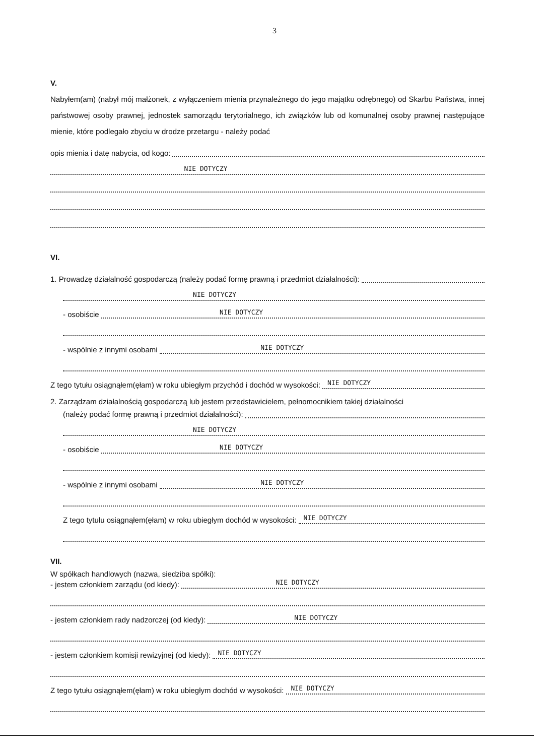3
V.
Nabyłem(am) (nabył mój małżonek, z wyłączeniem mienia przynależnego do jego majątku odrębnego) od Skarbu Państwa, innej państwowej osoby prawnej, jednostek samorządu terytorialnego, ich związków lub od komunalnej osoby prawnej następujące mienie, które podlegało zbyciu w drodze przetargu - należy podać
opis mienia i datę nabycia, od kogo:
NIE DOTYCZY
VI.
1. Prowadzę działalność gospodarczą (należy podać formę prawną i przedmiot działalności):
NIE DOTYCZY
- osobiście NIE DOTYCZY
- wspólnie z innymi osobami NIE DOTYCZY
Z tego tytułu osiągnąłem(ęłam) w roku ubiegłym przychód i dochód w wysokości: NIE DOTYCZY
2. Zarządzam działalnością gospodarczą lub jestem przedstawicielem, pełnomocnikiem takiej działalności
(należy podać formę prawną i przedmiot działalności):
NIE DOTYCZY
- osobiście NIE DOTYCZY
- wspólnie z innymi osobami NIE DOTYCZY
Z tego tytułu osiągnąłem(ęłam) w roku ubiegłym dochód w wysokości: NIE DOTYCZY
VII.
W spółkach handlowych (nazwa, siedziba spółki):
- jestem członkiem zarządu (od kiedy): NIE DOTYCZY
- jestem członkiem rady nadzorczej (od kiedy): NIE DOTYCZY
- jestem członkiem komisji rewizyjnej (od kiedy): NIE DOTYCZY
Z tego tytułu osiągnąłem(ęłam) w roku ubiegłym dochód w wysokości: NIE DOTYCZY